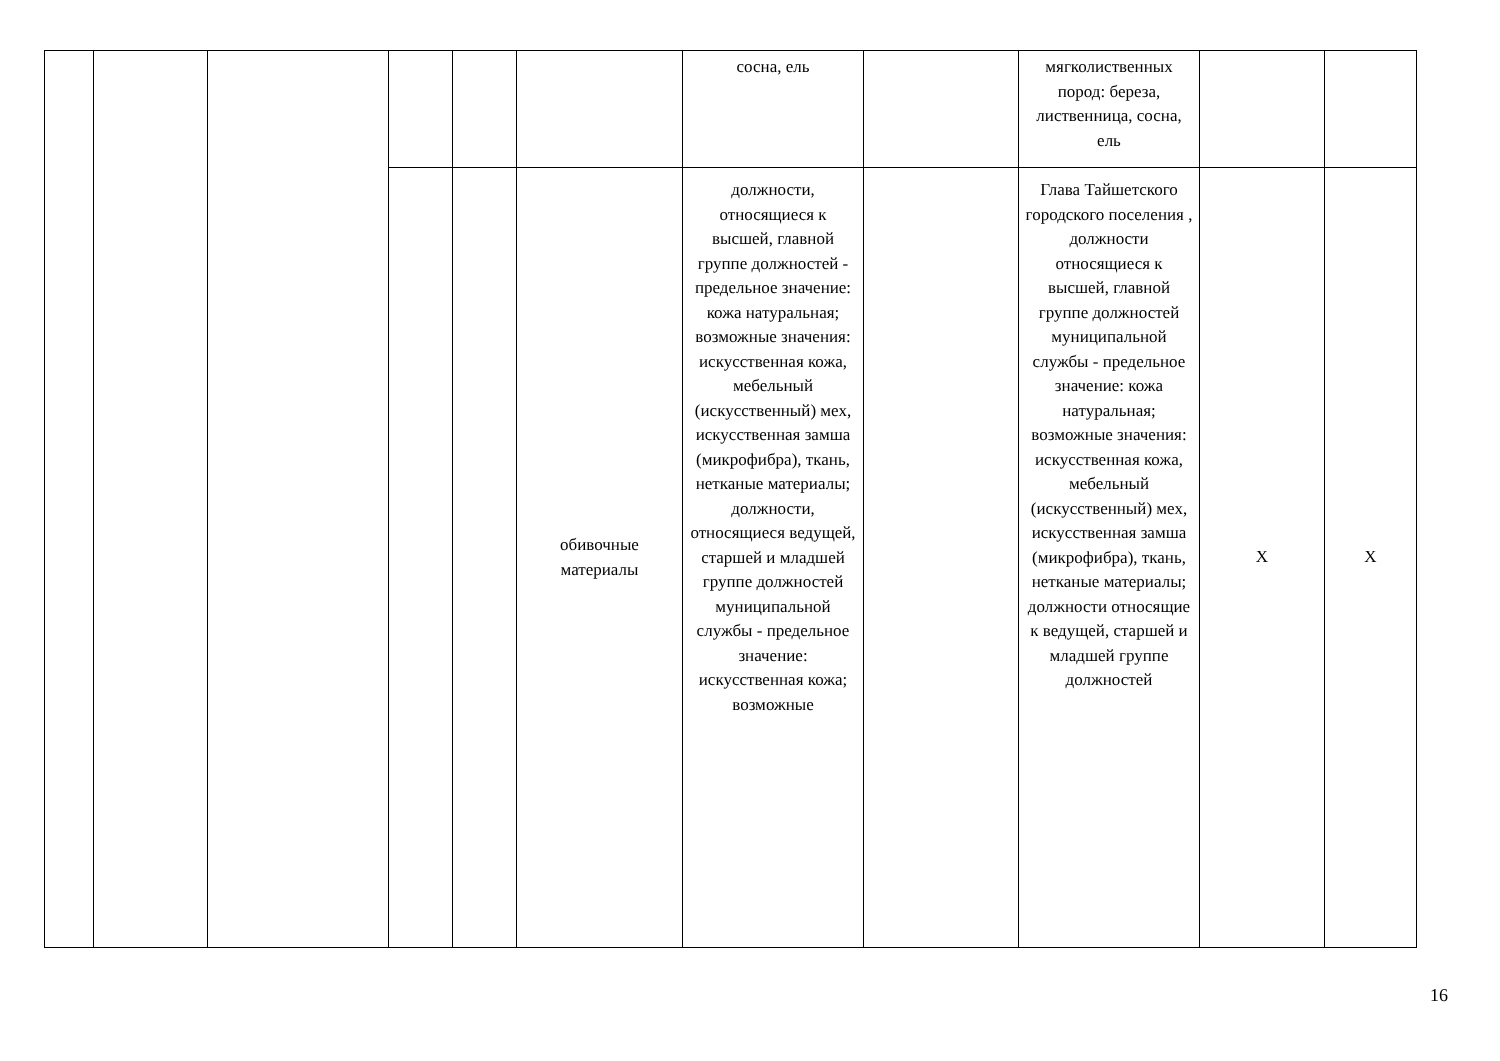| | | | | | | сосна, ель | | мягколиственных пород: береза, лиственница, сосна, ель | | |
| | | | | | обивочные материалы | должности, относящиеся к высшей, главной группе должностей - предельное значение: кожа натуральная; возможные значения: искусственная кожа, мебельный (искусственный) мех, искусственная замша (микрофибра), ткань, нетканые материалы; должности, относящиеся ведущей, старшей и младшей группе должностей муниципальной службы - предельное значение: искусственная кожа; возможные | | Глава Тайшетского городского поселения , должности относящиеся к высшей, главной группе должностей муниципальной службы - предельное значение: кожа натуральная; возможные значения: искусственная кожа, мебельный (искусственный) мех, искусственная замша (микрофибра), ткань, нетканые материалы; должности относящие к ведущей, старшей и младшей группе должностей | Х | Х |
16